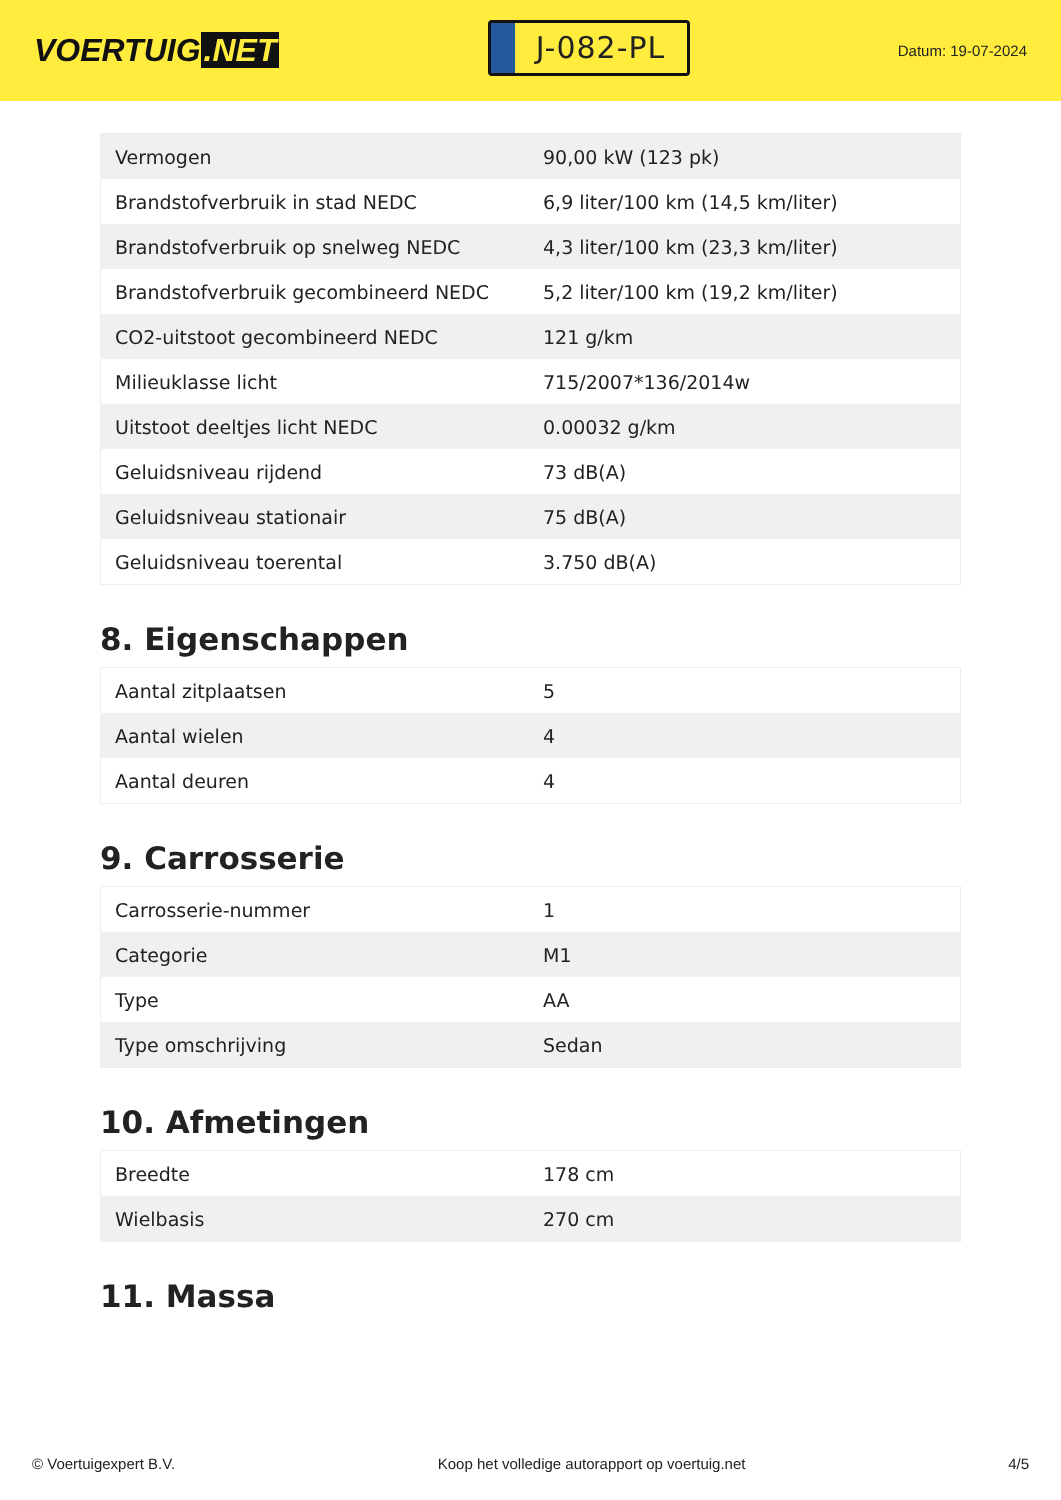VOERTUIG.NET
J-082-PL
Datum: 19-07-2024
| Vermogen | 90,00 kW (123 pk) |
| Brandstofverbruik in stad NEDC | 6,9 liter/100 km (14,5 km/liter) |
| Brandstofverbruik op snelweg NEDC | 4,3 liter/100 km (23,3 km/liter) |
| Brandstofverbruik gecombineerd NEDC | 5,2 liter/100 km (19,2 km/liter) |
| CO2-uitstoot gecombineerd NEDC | 121 g/km |
| Milieuklasse licht | 715/2007*136/2014w |
| Uitstoot deeltjes licht NEDC | 0.00032 g/km |
| Geluidsniveau rijdend | 73 dB(A) |
| Geluidsniveau stationair | 75 dB(A) |
| Geluidsniveau toerental | 3.750 dB(A) |
8. Eigenschappen
| Aantal zitplaatsen | 5 |
| Aantal wielen | 4 |
| Aantal deuren | 4 |
9. Carrosserie
| Carrosserie-nummer | 1 |
| Categorie | M1 |
| Type | AA |
| Type omschrijving | Sedan |
10. Afmetingen
| Breedte | 178 cm |
| Wielbasis | 270 cm |
11. Massa
© Voertuigexpert B.V. Koop het volledige autorapport op voertuig.net 4/5